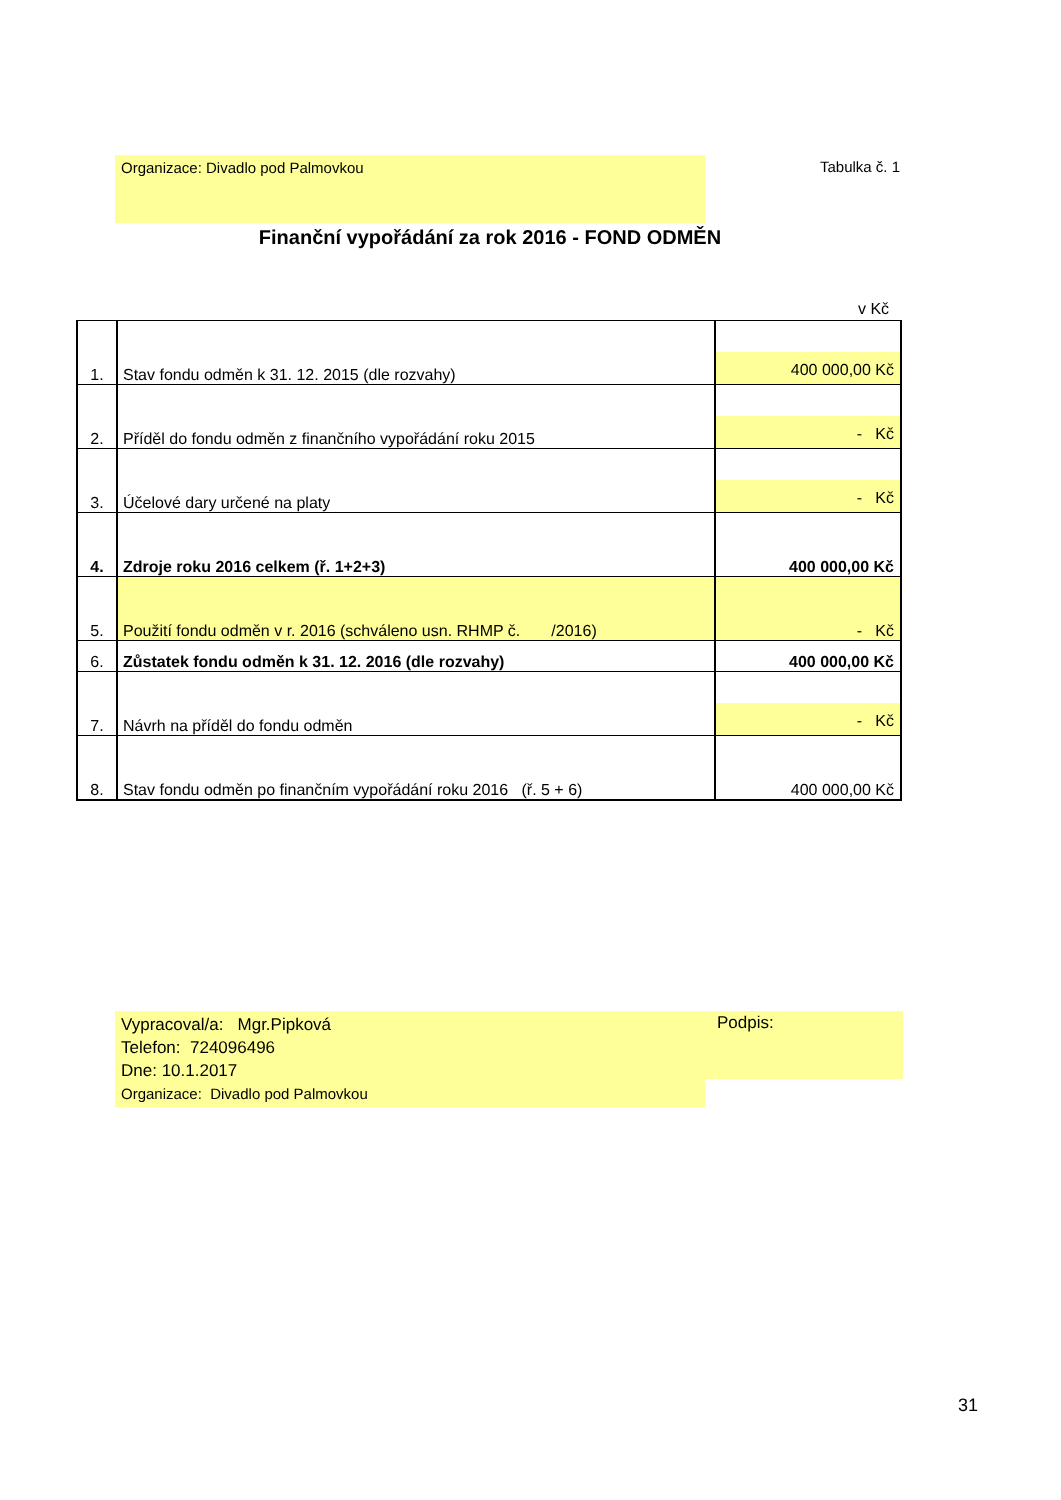Organizace: Divadlo pod Palmovkou Tabulka č. 1
Finanční vypořádání za rok 2016 - FOND ODMĚN
v Kč
| 1. | Stav fondu odměn k 31. 12. 2015 (dle rozvahy) | 400 000,00 Kč |
| 2. | Příděl do fondu odměn z finančního vypořádání roku 2015 | - Kč |
| 3. | Účelové dary určené na platy | - Kč |
| 4. | Zdroje roku 2016 celkem (ř. 1+2+3) | 400 000,00 Kč |
| 5. | Použití fondu odměn v r. 2016 (schváleno usn. RHMP č. /2016) | - Kč |
| 6. | Zůstatek fondu odměn k 31. 12. 2016 (dle rozvahy) | 400 000,00 Kč |
| 7. | Návrh na příděl do fondu odměn | - Kč |
| 8. | Stav fondu odměn po finančním vypořádání roku 2016 (ř. 5 + 6) | 400 000,00 Kč |
Vypracoval/a: Mgr.Pipková
Telefon: 724096496
Dne: 10.1.2017
Organizace: Divadlo pod Palmovkou
Podpis:
31